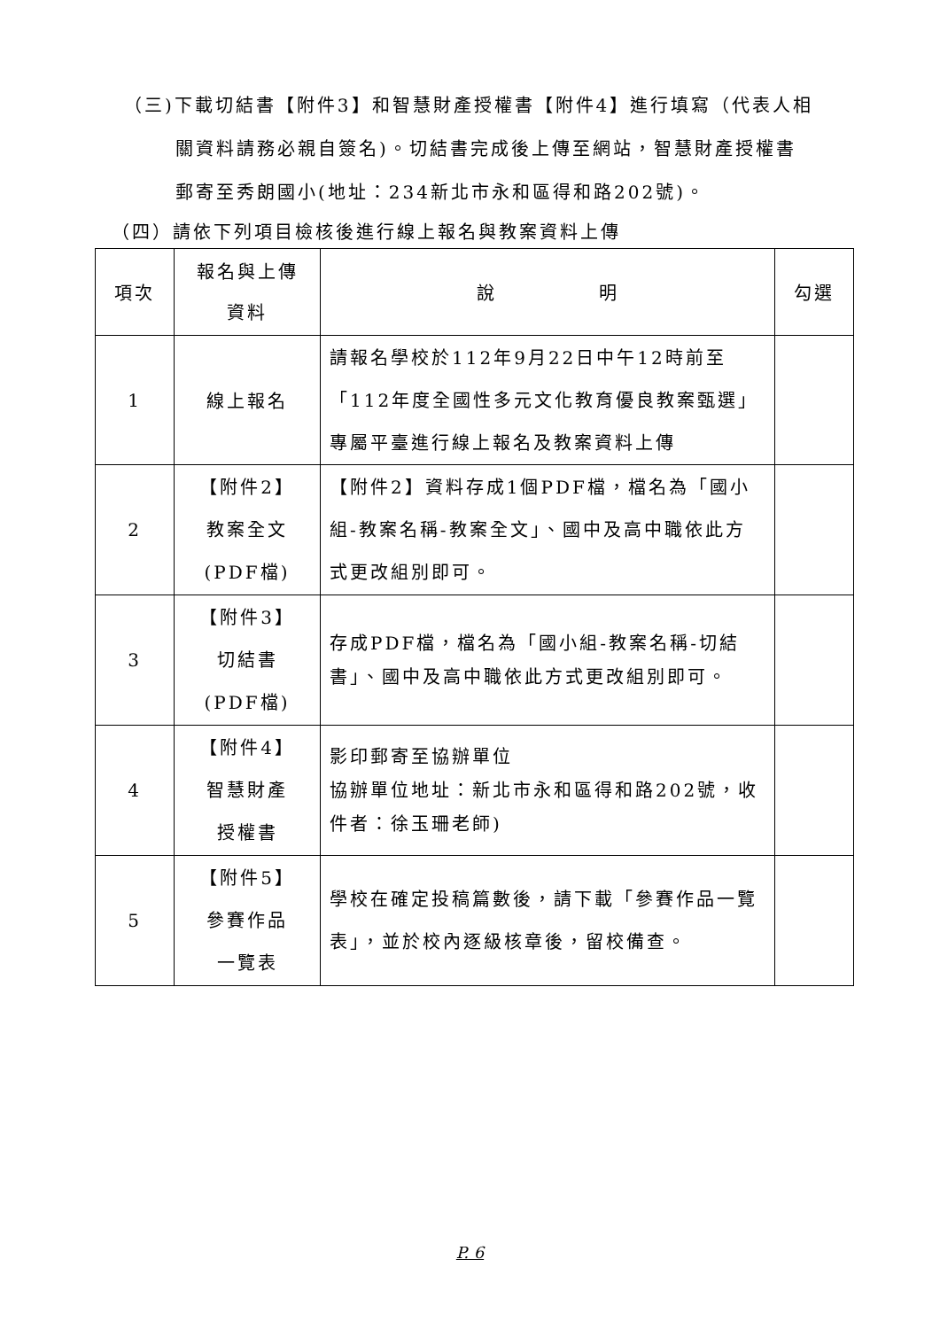（三)下載切結書【附件3】和智慧財產授權書【附件4】進行填寫（代表人相
關資料請務必親自簽名)。切結書完成後上傳至網站，智慧財產授權書
郵寄至秀朗國小(地址：234新北市永和區得和路202號)。
（四）請依下列項目檢核後進行線上報名與教案資料上傳
| 項次 | 報名與上傳 資料 | 說 明 | 勾選 |
| --- | --- | --- | --- |
| 1 | 線上報名 | 請報名學校於112年9月22日中午12時前至「112年度全國性多元文化教育優良教案甄選」專屬平臺進行線上報名及教案資料上傳 | |
| 2 | 【附件2】 教案全文 (PDF檔) | 【附件2】資料存成1個PDF檔，檔名為「國小組-教案名稱-教案全文」、國中及高中職依此方式更改組別即可。 | |
| 3 | 【附件3】 切結書 (PDF檔) | 存成PDF檔，檔名為「國小組-教案名稱-切結書」、國中及高中職依此方式更改組別即可。 | |
| 4 | 【附件4】 智慧財產 授權書 | 影印郵寄至協辦單位 協辦單位地址：新北市永和區得和路202號，收件者：徐玉珊老師) | |
| 5 | 【附件5】 參賽作品 一覽表 | 學校在確定投稿篇數後，請下載「參賽作品一覽表」，並於校內逐級核章後，留校備查。 | |
P. 6